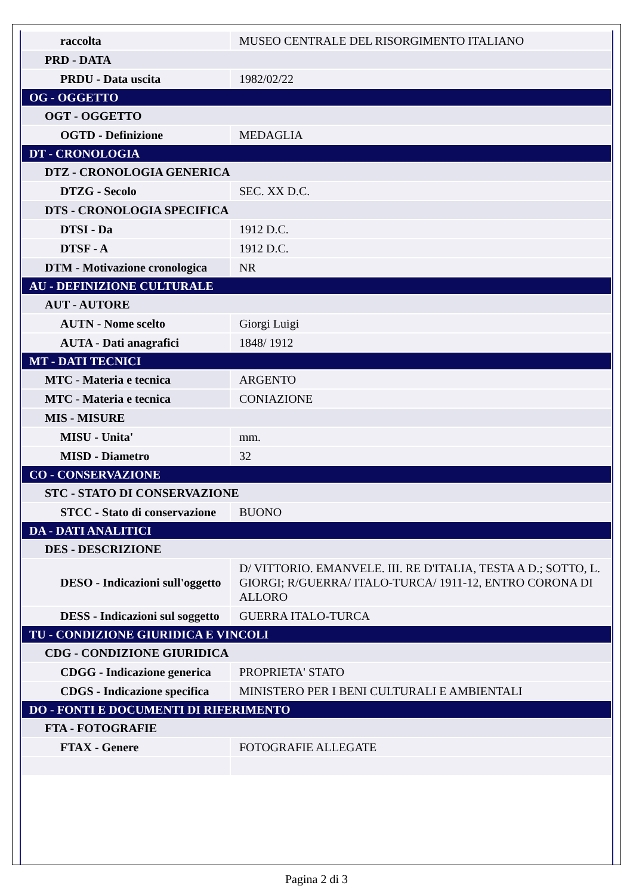| raccolta | MUSEO CENTRALE DEL RISORGIMENTO ITALIANO |
| PRD - DATA | |
| PRDU - Data uscita | 1982/02/22 |
| OG - OGGETTO | |
| OGT - OGGETTO | |
| OGTD - Definizione | MEDAGLIA |
| DT - CRONOLOGIA | |
| DTZ - CRONOLOGIA GENERICA | |
| DTZG - Secolo | SEC. XX D.C. |
| DTS - CRONOLOGIA SPECIFICA | |
| DTSI - Da | 1912 D.C. |
| DTSF - A | 1912 D.C. |
| DTM - Motivazione cronologica | NR |
| AU - DEFINIZIONE CULTURALE | |
| AUT - AUTORE | |
| AUTN - Nome scelto | Giorgi Luigi |
| AUTA - Dati anagrafici | 1848/ 1912 |
| MT - DATI TECNICI | |
| MTC - Materia e tecnica | ARGENTO |
| MTC - Materia e tecnica | CONIAZIONE |
| MIS - MISURE | |
| MISU - Unita' | mm. |
| MISD - Diametro | 32 |
| CO - CONSERVAZIONE | |
| STC - STATO DI CONSERVAZIONE | |
| STCC - Stato di conservazione | BUONO |
| DA - DATI ANALITICI | |
| DES - DESCRIZIONE | |
| DESO - Indicazioni sull'oggetto | D/ VITTORIO. EMANVELE. III. RE D'ITALIA, TESTA A D.; SOTTO, L. GIORGI; R/GUERRA/ ITALO-TURCA/ 1911-12, ENTRO CORONA DI ALLORO |
| DESS - Indicazioni sul soggetto | GUERRA ITALO-TURCA |
| TU - CONDIZIONE GIURIDICA E VINCOLI | |
| CDG - CONDIZIONE GIURIDICA | |
| CDGG - Indicazione generica | PROPRIETA' STATO |
| CDGS - Indicazione specifica | MINISTERO PER I BENI CULTURALI E AMBIENTALI |
| DO - FONTI E DOCUMENTI DI RIFERIMENTO | |
| FTA - FOTOGRAFIE | |
| FTAX - Genere | FOTOGRAFIE ALLEGATE |
Pagina 2 di 3